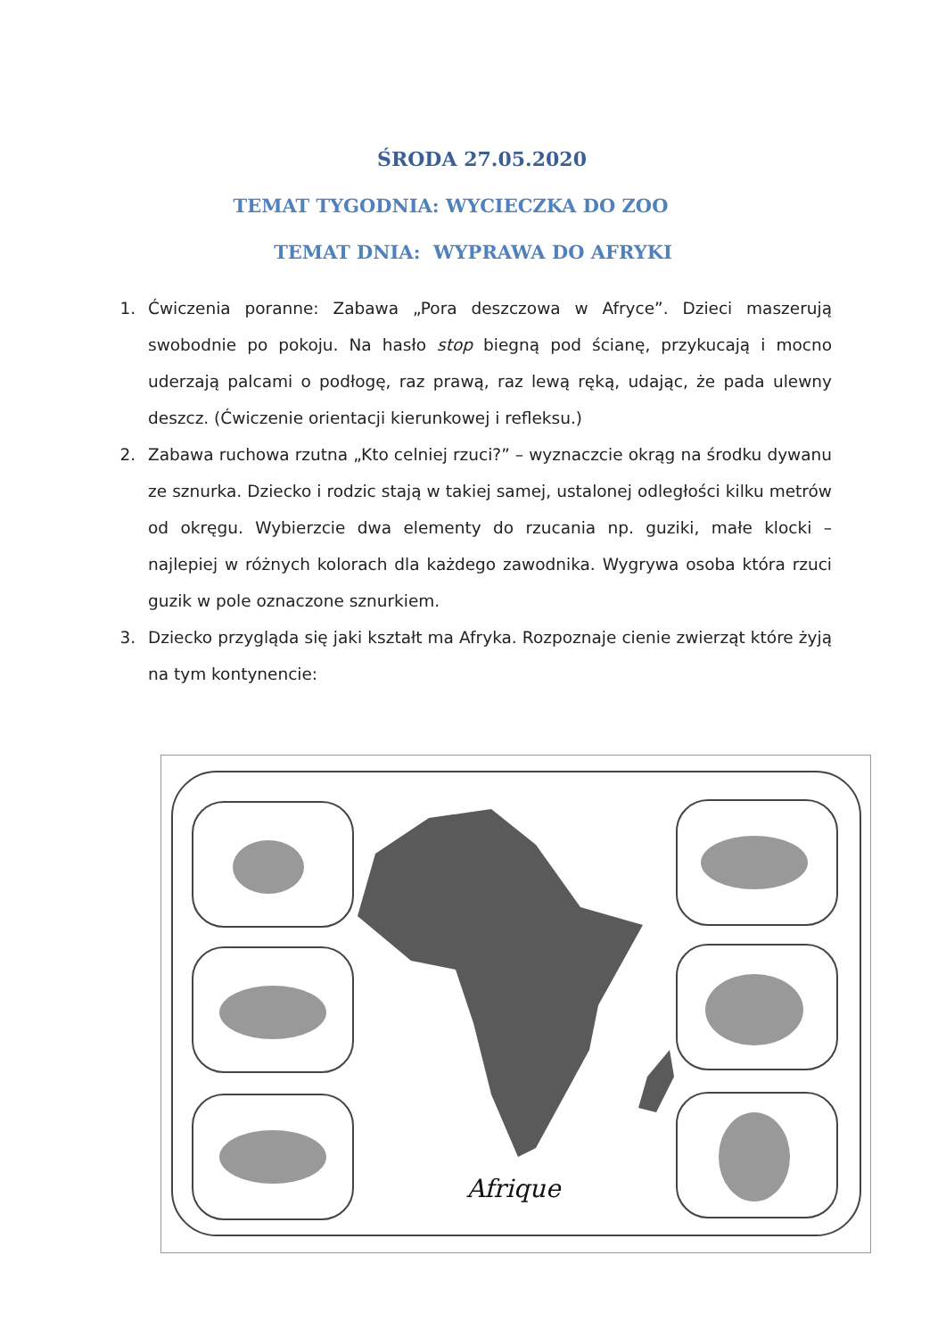ŚRODA 27.05.2020
TEMAT TYGODNIA: WYCIECZKA DO ZOO
TEMAT DNIA: WYPRAWA DO AFRYKI
1. Ćwiczenia poranne: Zabawa „Pora deszczowa w Afryce”. Dzieci maszerują swobodnie po pokoju. Na hasło stop biegną pod ścianę, przykucają i mocno uderzają palcami o podłogę, raz prawą, raz lewą ręką, udając, że pada ulewny deszcz. (Ćwiczenie orientacji kierunkowej i refleksu.)
2. Zabawa ruchowa rzutna „Kto celniej rzuci?” – wyznaczcie okrąg na środku dywanu ze sznurka. Dziecko i rodzic stają w takiej samej, ustalonej odległości kilku metrów od okręgu. Wybierzcie dwa elementy do rzucania np. guziki, małe klocki – najlepiej w różnych kolorach dla każdego zawodnika. Wygrywa osoba która rzuci guzik w pole oznaczone sznurkiem.
3. Dziecko przygląda się jaki kształt ma Afryka. Rozpoznaje cienie zwierząt które żyją na tym kontynencie:
Afrique